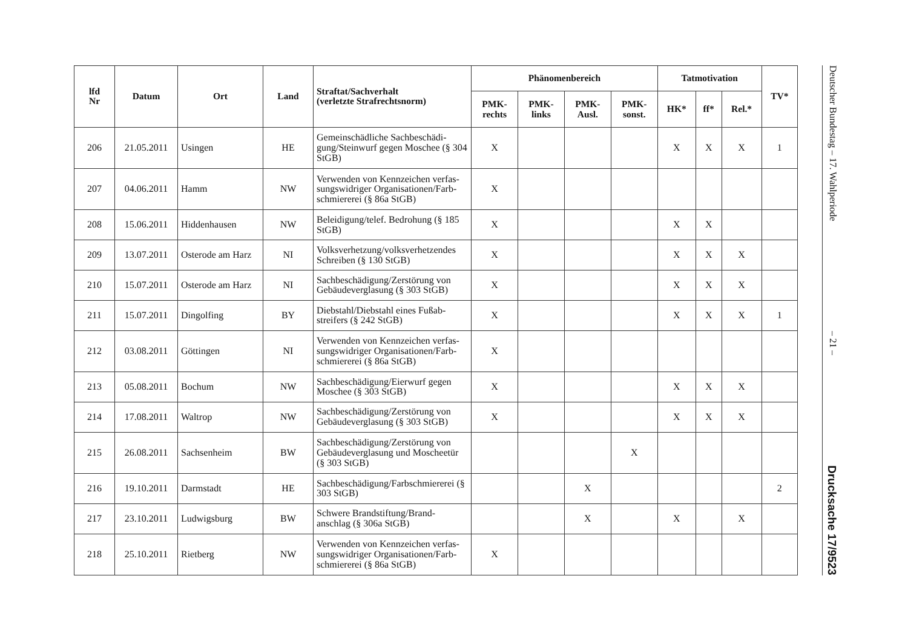| lfd Nr | Datum | Ort | Land | Straftat/Sachverhalt (verletzte Strafrechtsnorm) | Phänomenbereich | | | | Tatmotivation | | | TV* |
| --- | --- | --- | --- | --- | --- | --- | --- | --- | --- | --- | --- | --- |
| | | | | | PMK- rechts | PMK- links | PMK- Ausl. | PMK- sonst. | HK* | ff* | Rel.* | |
| 206 | 21.05.2011 | Usingen | HE | Gemeinschädliche Sachbeschädi-gung/Steinwurf gegen Moschee (§ 304 StGB) | X | | | | X | X | X | 1 |
| 207 | 04.06.2011 | Hamm | NW | Verwenden von Kennzeichen verfas-sungswidriger Organisationen/Farb-schmiererei (§ 86a StGB) | X | | | | | | | |
| 208 | 15.06.2011 | Hiddenhausen | NW | Beleidigung/telef. Bedrohung (§ 185 StGB) | X | | | | X | X | | |
| 209 | 13.07.2011 | Osterode am Harz | NI | Volksverhetzung/volksverhetzendes Schreiben (§ 130 StGB) | X | | | | X | X | X | |
| 210 | 15.07.2011 | Osterode am Harz | NI | Sachbeschädigung/Zerstörung von Gebäudeverglasung (§ 303 StGB) | X | | | | X | X | X | |
| 211 | 15.07.2011 | Dingolfing | BY | Diebstahl/Diebstahl eines Fußab-streifers (§ 242 StGB) | X | | | | X | X | X | 1 |
| 212 | 03.08.2011 | Göttingen | NI | Verwenden von Kennzeichen verfas-sungswidriger Organisationen/Farb-schmiererei (§ 86a StGB) | X | | | | | | | |
| 213 | 05.08.2011 | Bochum | NW | Sachbeschädigung/Eierwurf gegen Moschee (§ 303 StGB) | X | | | | X | X | X | |
| 214 | 17.08.2011 | Waltrop | NW | Sachbeschädigung/Zerstörung von Gebäudeverglasung (§ 303 StGB) | X | | | | X | X | X | |
| 215 | 26.08.2011 | Sachsenheim | BW | Sachbeschädigung/Zerstörung von Gebäudeverglasung und Moscheetür (§ 303 StGB) | | | | X | | | | |
| 216 | 19.10.2011 | Darmstadt | HE | Sachbeschädigung/Farbschmiererei (§ 303 StGB) | | | X | | | | | 2 |
| 217 | 23.10.2011 | Ludwigsburg | BW | Schwere Brandstiftung/Brand-anschlag (§ 306a StGB) | | | X | | X | | X | |
| 218 | 25.10.2011 | Rietberg | NW | Verwenden von Kennzeichen verfas-sungswidriger Organisationen/Farb-schmiererei (§ 86a StGB) | X | | | | | | | |
Deutscher Bundestag – 17. Wahlperiode – 21 – Drucksache 17/9523